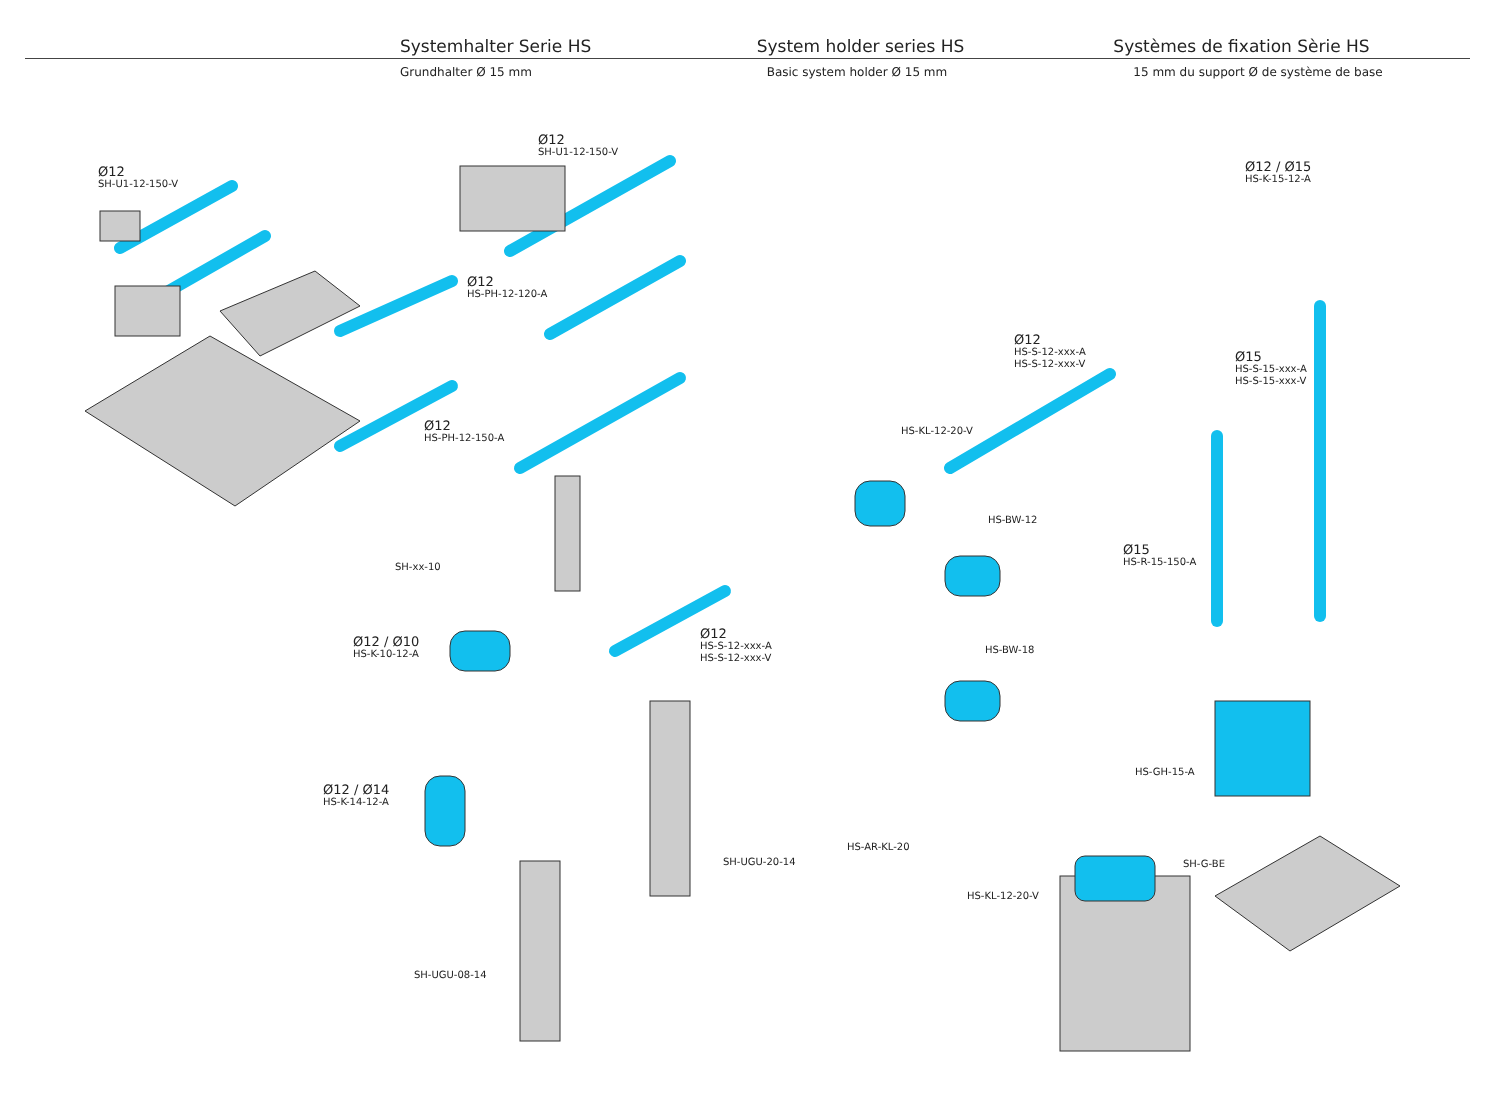Systemhalter Serie HS System holder series HS Systèmes de fixation Sèrie HS
Grundhalter Ø 15 mm Basic system holder Ø 15 mm 15 mm du support Ø de système de base
Ø12
SH-U1-12-150-V
Ø12
SH-U1-12-150-V
Ø12
HS-PH-12-120-A
Ø12
HS-PH-12-150-A
SH-xx-10
Ø12 / Ø10
HS-K-10-12-A
Ø12
HS-S-12-xxx-A
HS-S-12-xxx-V
Ø12 / Ø14
HS-K-14-12-A
SH-UGU-20-14
SH-UGU-08-14
Ø12 / Ø15
HS-K-15-12-A
Ø12
HS-S-12-xxx-A
HS-S-12-xxx-V
Ø15
HS-S-15-xxx-A
HS-S-15-xxx-V
HS-KL-12-20-V
HS-BW-12
Ø15
HS-R-15-150-A
HS-BW-18
HS-GH-15-A
HS-AR-KL-20
SH-G-BE
HS-KL-12-20-V